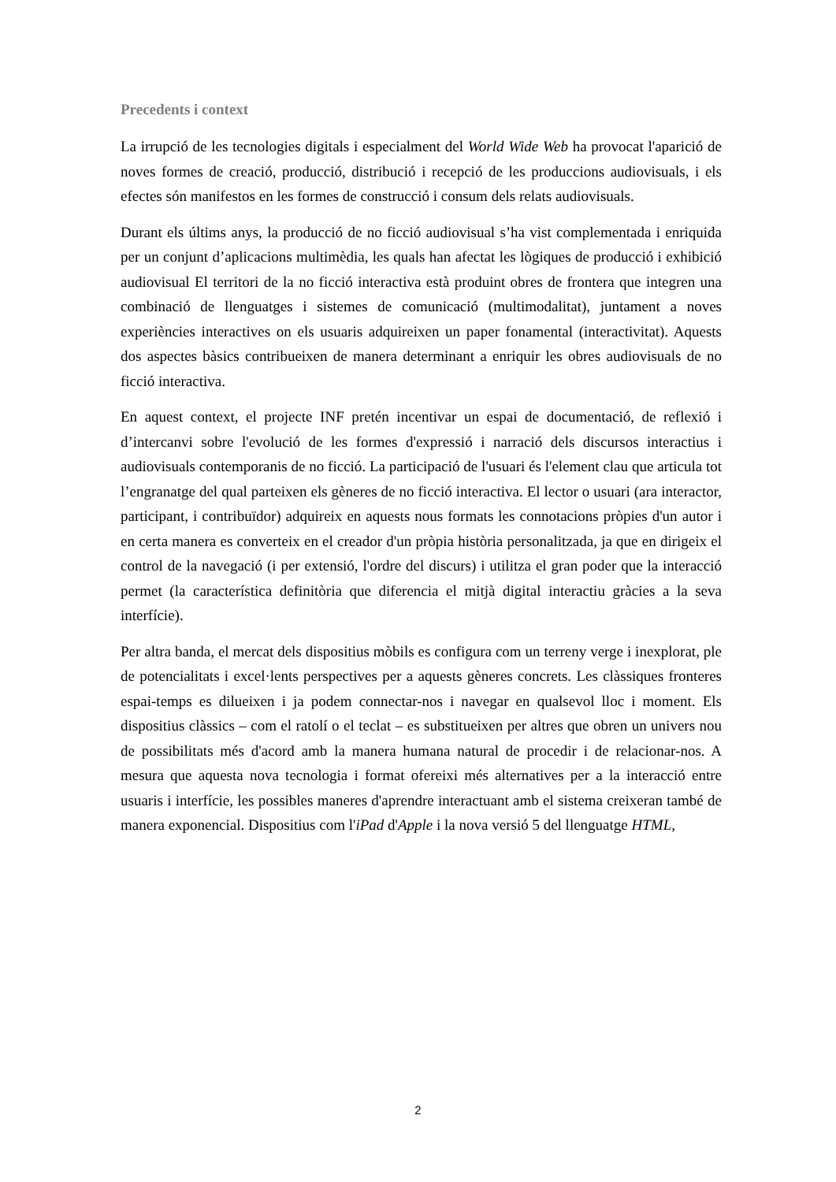Precedents i context
La irrupció de les tecnologies digitals i especialment del World Wide Web ha provocat l'aparició de noves formes de creació, producció, distribució i recepció de les produccions audiovisuals, i els efectes són manifestos en les formes de construcció i consum dels relats audiovisuals.
Durant els últims anys, la producció de no ficció audiovisual s’ha vist complementada i enriquida per un conjunt d’aplicacions multimèdia, les quals han afectat les lògiques de producció i exhibició audiovisual El territori de la no ficció interactiva està produint obres de frontera que integren una combinació de llenguatges i sistemes de comunicació (multimodalitat), juntament a noves experiències interactives on els usuaris adquireixen un paper fonamental (interactivitat). Aquests dos aspectes bàsics contribueixen de manera determinant a enriquir les obres audiovisuals de no ficció interactiva.
En aquest context, el projecte INF pretén incentivar un espai de documentació, de reflexió i d’intercanvi sobre l'evolució de les formes d'expressió i narració dels discursos interactius i audiovisuals contemporanis de no ficció. La participació de l'usuari és l'element clau que articula tot l’engranatge del qual parteixen els gèneres de no ficció interactiva. El lector o usuari (ara interactor, participant, i contribuïdor) adquireix en aquests nous formats les connotacions pròpies d'un autor i en certa manera es converteix en el creador d'un pròpia història personalitzada, ja que en dirigeix el control de la navegació (i per extensió, l'ordre del discurs) i utilitza el gran poder que la interacció permet (la característica definitòria que diferencia el mitjà digital interactiu gràcies a la seva interfície).
Per altra banda, el mercat dels dispositius mòbils es configura com un terreny verge i inexplorat, ple de potencialitats i excel·lents perspectives per a aquests gèneres concrets. Les clàssiques fronteres espai-temps es dilueixen i ja podem connectar-nos i navegar en qualsevol lloc i moment. Els dispositius clàssics – com el ratolí o el teclat – es substitueixen per altres que obren un univers nou de possibilitats més d'acord amb la manera humana natural de procedir i de relacionar-nos. A mesura que aquesta nova tecnologia i format ofereixi més alternatives per a la interacció entre usuaris i interfície, les possibles maneres d'aprendre interactuant amb el sistema creixeran també de manera exponencial. Dispositius com l'iPad d'Apple i la nova versió 5 del llenguatge HTML,
2